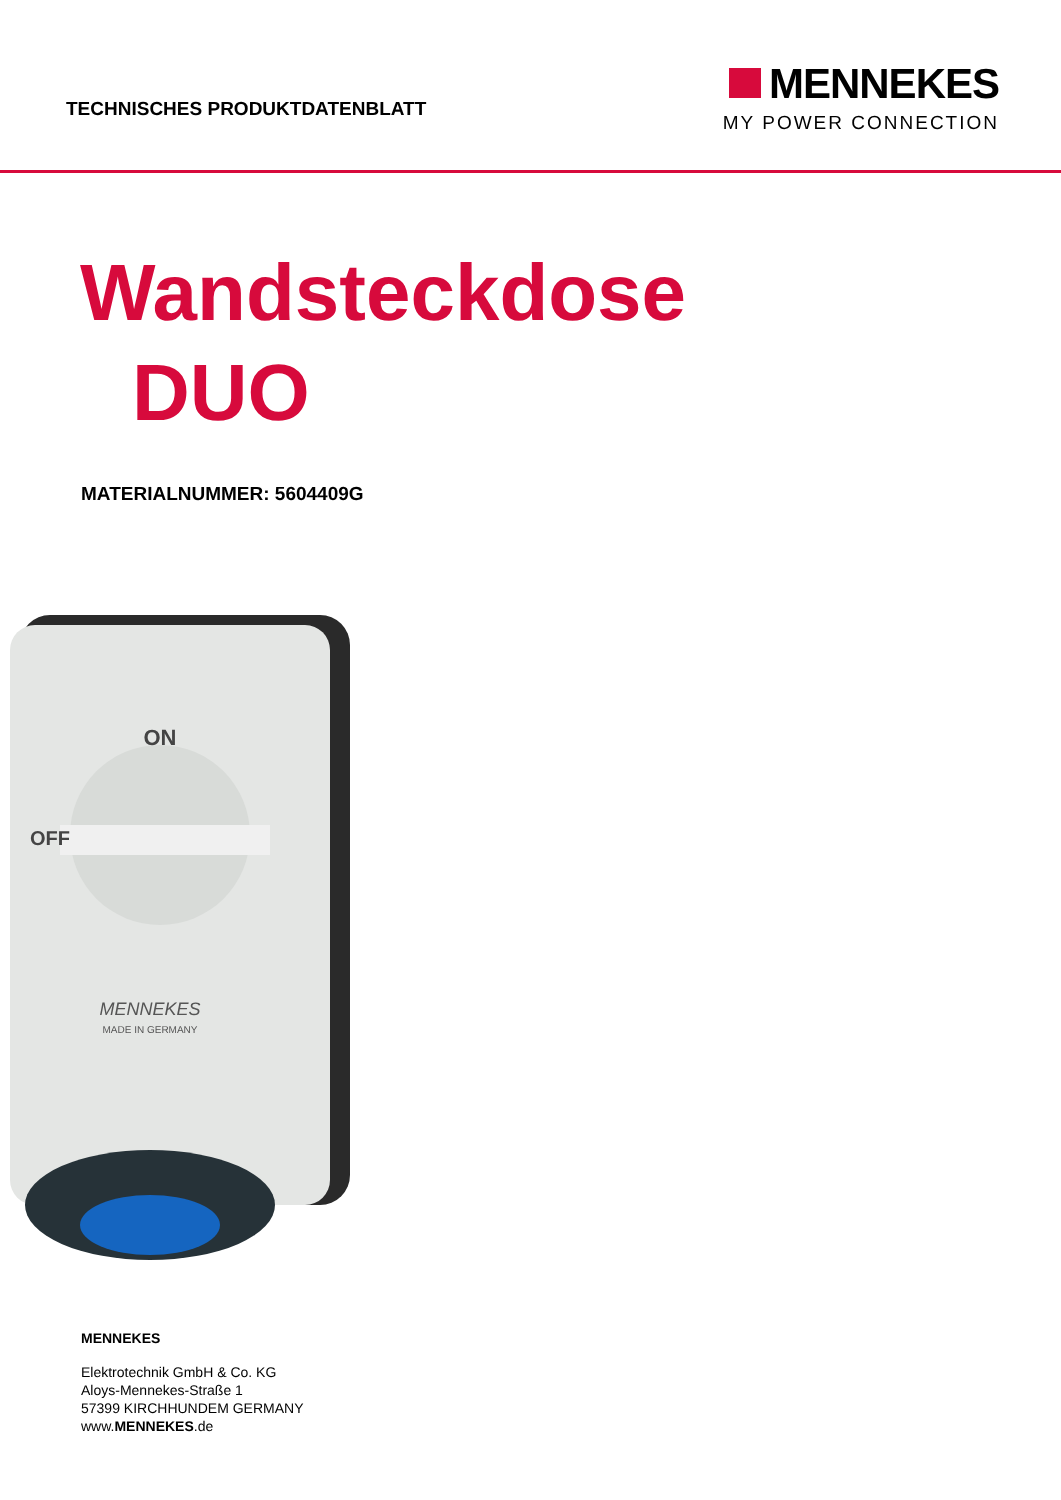TECHNISCHES PRODUKTDATENBLATT
MENNEKES
MY POWER CONNECTION
Wandsteckdose
DUO
MATERIALNUMMER: 5604409G
ON
OFF
MENNEKES
MADE IN GERMANY
MENNEKES
Elektrotechnik GmbH & Co. KG
Aloys-Mennekes-Straße 1
57399 KIRCHHUNDEM GERMANY
www.MENNEKES.de